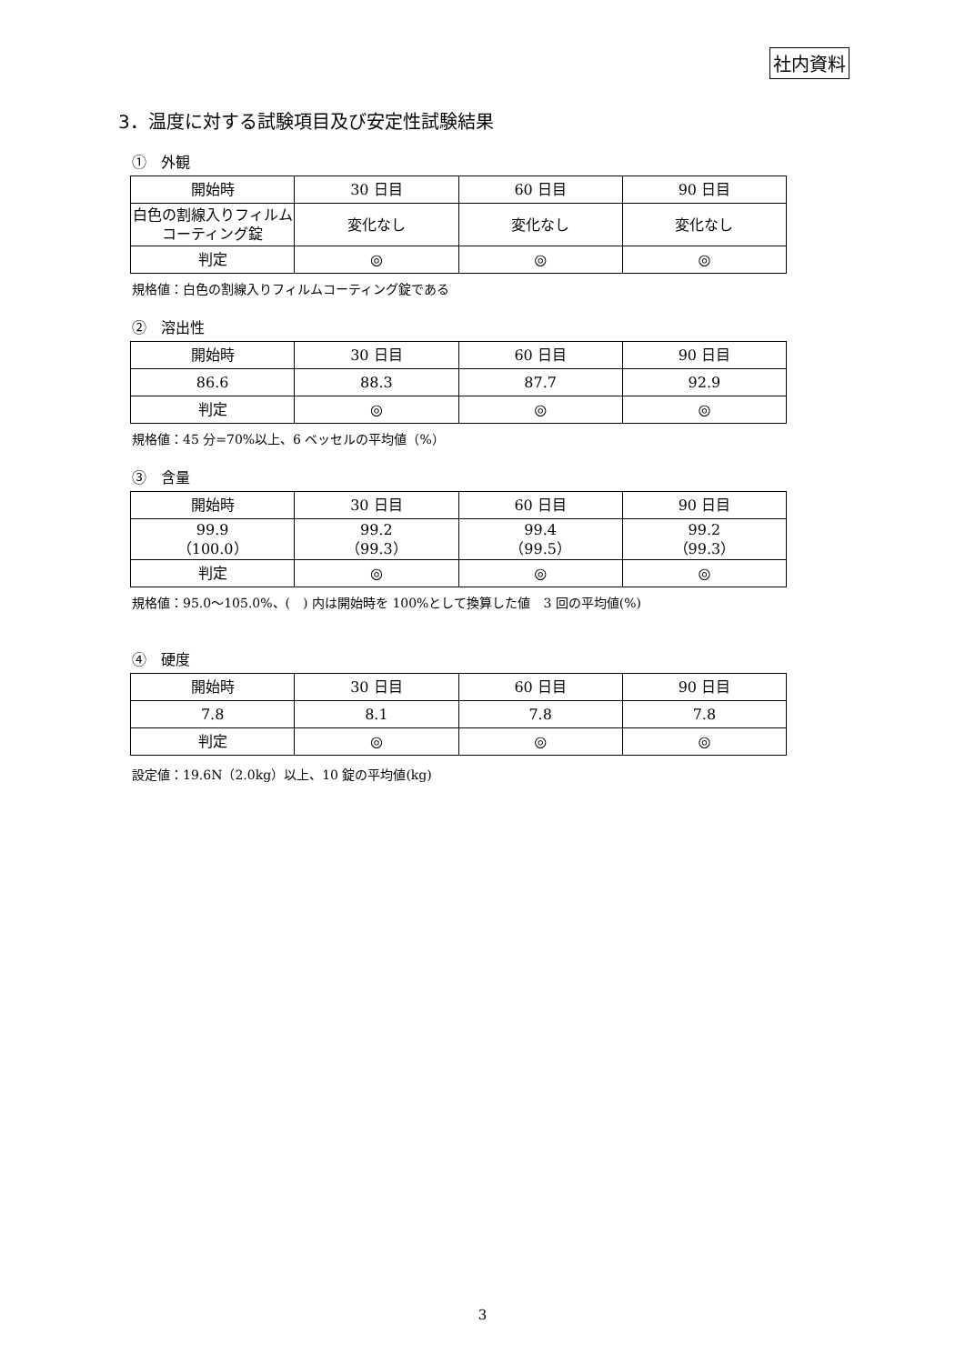社内資料
3．温度に対する試験項目及び安定性試験結果
①　外観
| 開始時 | 30 日目 | 60 日目 | 90 日目 |
| 白色の割線入りフィルム コーティング錠 | 変化なし | 変化なし | 変化なし |
| 判定 | ◎ | ◎ | ◎ |
規格値：白色の割線入りフィルムコーティング錠である
②　溶出性
| 開始時 | 30 日目 | 60 日目 | 90 日目 |
| 86.6 | 88.3 | 87.7 | 92.9 |
| 判定 | ◎ | ◎ | ◎ |
規格値：45 分=70%以上、6 ベッセルの平均値（%）
③　含量
| 開始時 | 30 日目 | 60 日目 | 90 日目 |
| 99.9 （100.0） | 99.2 （99.3） | 99.4 （99.5） | 99.2 （99.3） |
| 判定 | ◎ | ◎ | ◎ |
規格値：95.0～105.0%、(　) 内は開始時を 100%として換算した値　3 回の平均値(%)
④　硬度
| 開始時 | 30 日目 | 60 日目 | 90 日目 |
| 7.8 | 8.1 | 7.8 | 7.8 |
| 判定 | ◎ | ◎ | ◎ |
設定値：19.6N（2.0kg）以上、10 錠の平均値(kg)
3